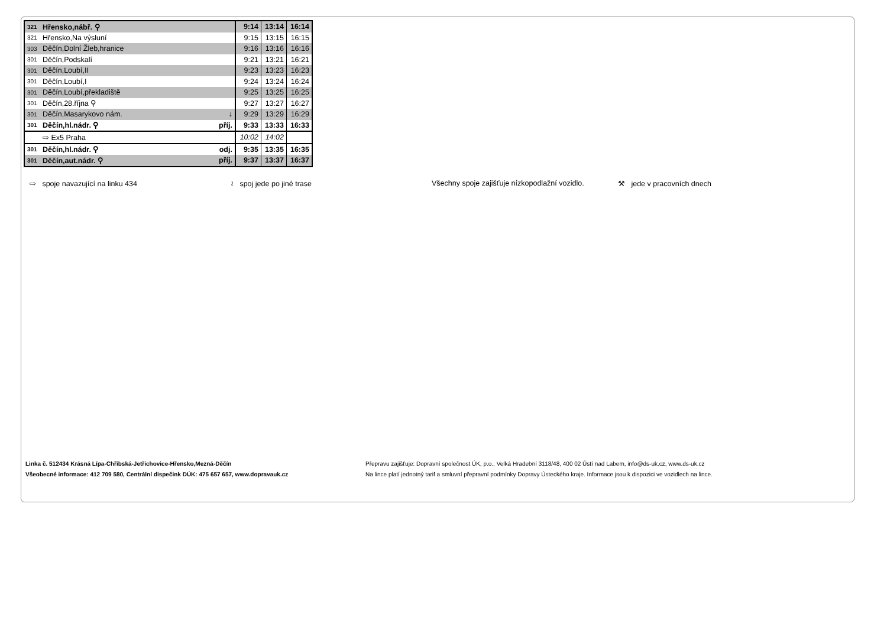| 321 | Hřensko,nábř. ⚲ | | 9:14 | 13:14 | 16:14 |
| 321 | Hřensko,Na výsluní | | 9:15 | 13:15 | 16:15 |
| 303 | Děčín,Dolní Žleb,hranice | | 9:16 | 13:16 | 16:16 |
| 301 | Děčín,Podskalí | | 9:21 | 13:21 | 16:21 |
| 301 | Děčín,Loubí,II | | 9:23 | 13:23 | 16:23 |
| 301 | Děčín,Loubí,I | | 9:24 | 13:24 | 16:24 |
| 301 | Děčín,Loubí,překladiště | | 9:25 | 13:25 | 16:25 |
| 301 | Děčín,28.října ⚲ | | 9:27 | 13:27 | 16:27 |
| 301 | Děčín,Masarykovo nám. | ↓ | 9:29 | 13:29 | 16:29 |
| 301 | Děčín,hl.nádr. ⚲ | příj. | 9:33 | 13:33 | 16:33 |
| | ⇨ Ex5 Praha | | 10:02 | 14:02 | |
| 301 | Děčín,hl.nádr. ⚲ | odj. | 9:35 | 13:35 | 16:35 |
| 301 | Děčín,aut.nádr. ⚲ | příj. | 9:37 | 13:37 | 16:37 |
⇨ spoje navazující na linku 434 ≀ spoj jede po jiné trase Všechny spoje zajišťuje nízkopodlažní vozidlo.
⚒ jede v pracovních dnech
Linka č. 512434 Krásná Lípa-Chřibská-Jetřichovice-Hřensko,Mezná-Děčín
Všeobecné informace: 412 709 580, Centrální dispečink DÚK: 475 657 657, www.dopravauk.cz
Přepravu zajišťuje: Dopravní společnost ÚK, p.o., Velká Hradební 3118/48, 400 02 Ústí nad Labem, info@ds-uk.cz, www.ds-uk.cz
Na lince platí jednotný tarif a smluvní přepravní podmínky Dopravy Ústeckého kraje. Informace jsou k dispozici ve vozidlech na lince.